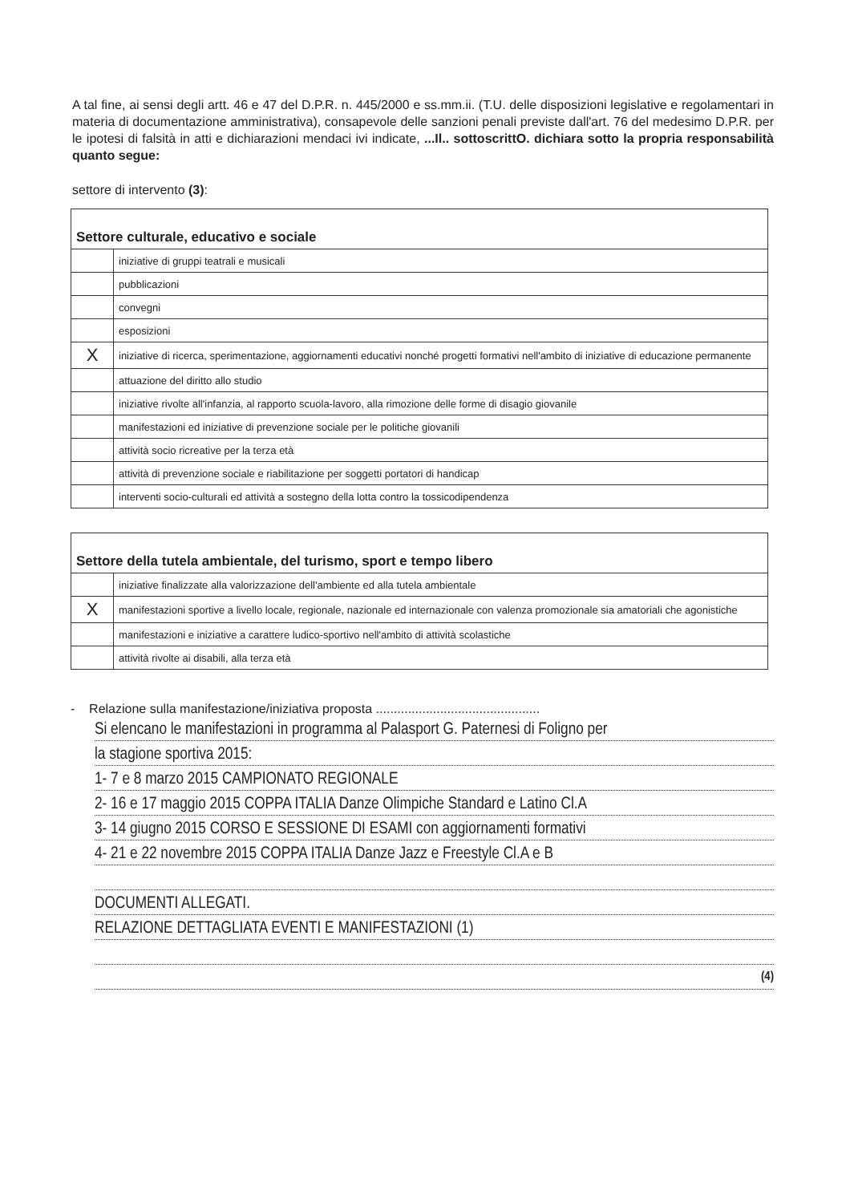A tal fine, ai sensi degli artt. 46 e 47 del D.P.R. n. 445/2000 e ss.mm.ii. (T.U. delle disposizioni legislative e regolamentari in materia di documentazione amministrativa), consapevole delle sanzioni penali previste dall'art. 76 del medesimo D.P.R. per le ipotesi di falsità in atti e dichiarazioni mendaci ivi indicate, ...Il.. sottoscrittO. dichiara sotto la propria responsabilità quanto segue:
settore di intervento (3):
| Settore culturale, educativo e sociale | |
| | iniziative di gruppi teatrali e musicali |
| | pubblicazioni |
| | convegni |
| | esposizioni |
| X | iniziative di ricerca, sperimentazione, aggiornamenti educativi nonché progetti formativi nell'ambito di iniziative di educazione permanente |
| | attuazione del diritto allo studio |
| | iniziative rivolte all'infanzia, al rapporto scuola-lavoro, alla rimozione delle forme di disagio giovanile |
| | manifestazioni ed iniziative di prevenzione sociale per le politiche giovanili |
| | attività socio ricreative per la terza età |
| | attività di prevenzione sociale e riabilitazione per soggetti portatori di handicap |
| | interventi socio-culturali ed attività a sostegno della lotta contro la tossicodipendenza |
| Settore della tutela ambientale, del turismo, sport e tempo libero | |
| | iniziative finalizzate alla valorizzazione dell'ambiente ed alla tutela ambientale |
| X | manifestazioni sportive a livello locale, regionale, nazionale ed internazionale con valenza promozionale sia amatoriali che agonistiche |
| | manifestazioni e iniziative a carattere ludico-sportivo nell'ambito di attività scolastiche |
| | attività rivolte ai disabili, alla terza età |
- Relazione sulla manifestazione/iniziativa proposta ..............................................
Si elencano le manifestazioni in programma al Palasport G. Paternesi di Foligno per
la stagione sportiva 2015:
1- 7 e 8 marzo 2015 CAMPIONATO REGIONALE
2- 16 e 17 maggio 2015 COPPA ITALIA Danze Olimpiche Standard e Latino Cl.A
3- 14 giugno 2015 CORSO E SESSIONE DI ESAMI con aggiornamenti formativi
4- 21 e 22 novembre 2015 COPPA ITALIA Danze Jazz e Freestyle Cl.A e B
DOCUMENTI ALLEGATI.
RELAZIONE DETTAGLIATA EVENTI E MANIFESTAZIONI (1)
(4)